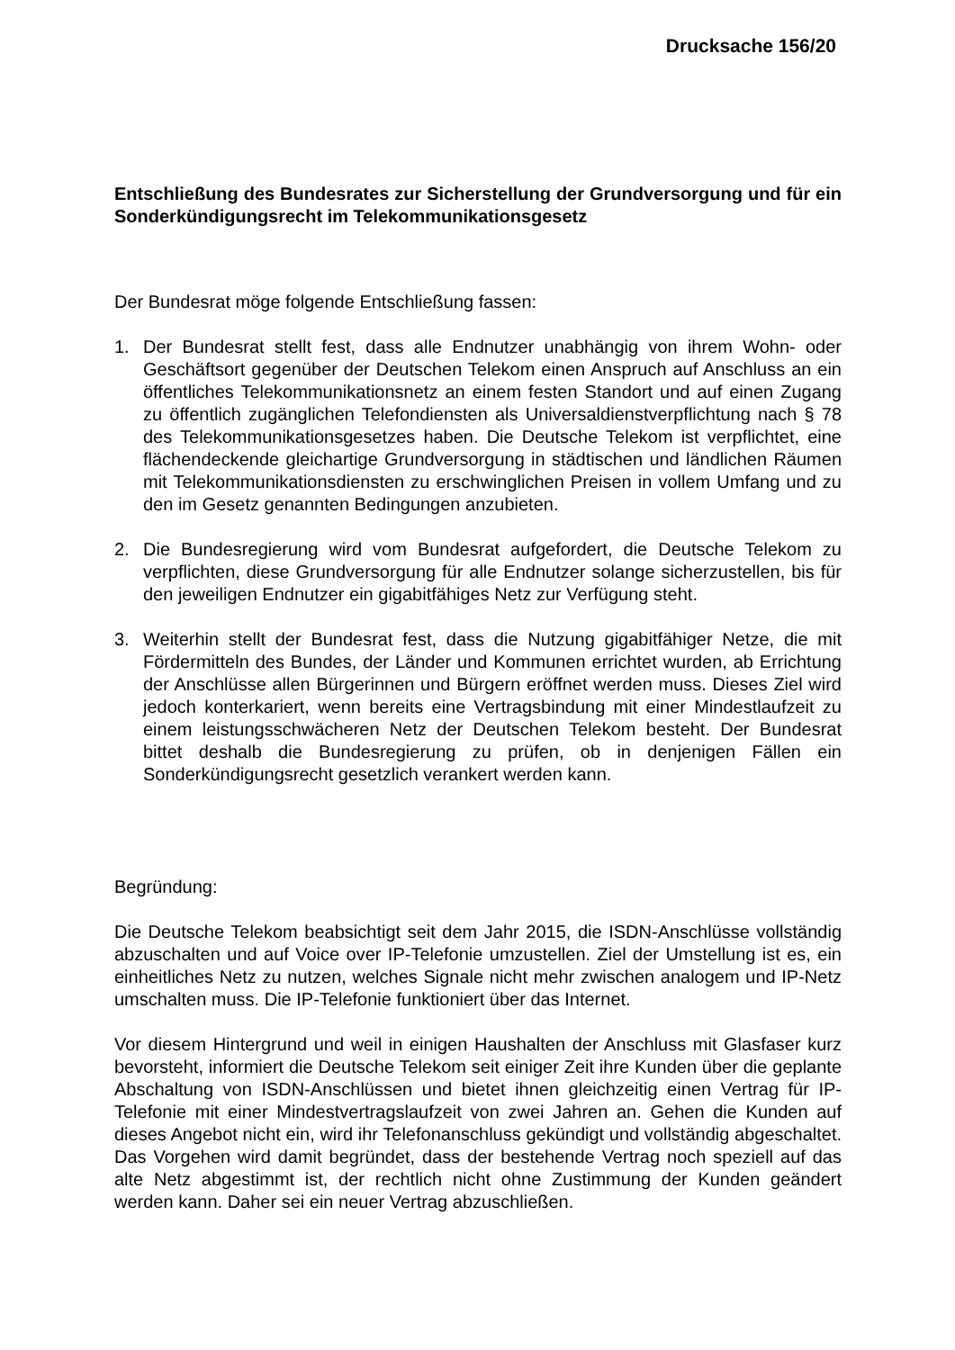Drucksache 156/20
Entschließung des Bundesrates zur Sicherstellung der Grundversorgung und für ein Sonderkündigungsrecht im Telekommunikationsgesetz
Der Bundesrat möge folgende Entschließung fassen:
1. Der Bundesrat stellt fest, dass alle Endnutzer unabhängig von ihrem Wohn- oder Geschäftsort gegenüber der Deutschen Telekom einen Anspruch auf Anschluss an ein öffentliches Telekommunikationsnetz an einem festen Standort und auf einen Zugang zu öffentlich zugänglichen Telefondiensten als Universaldienstverpflichtung nach § 78 des Telekommunikationsgesetzes haben. Die Deutsche Telekom ist verpflichtet, eine flächendeckende gleichartige Grundversorgung in städtischen und ländlichen Räumen mit Telekommunikationsdiensten zu erschwinglichen Preisen in vollem Umfang und zu den im Gesetz genannten Bedingungen anzubieten.
2. Die Bundesregierung wird vom Bundesrat aufgefordert, die Deutsche Telekom zu verpflichten, diese Grundversorgung für alle Endnutzer solange sicherzustellen, bis für den jeweiligen Endnutzer ein gigabitfähiges Netz zur Verfügung steht.
3. Weiterhin stellt der Bundesrat fest, dass die Nutzung gigabitfähiger Netze, die mit Fördermitteln des Bundes, der Länder und Kommunen errichtet wurden, ab Errichtung der Anschlüsse allen Bürgerinnen und Bürgern eröffnet werden muss. Dieses Ziel wird jedoch konterkariert, wenn bereits eine Vertragsbindung mit einer Mindestlaufzeit zu einem leistungsschwächeren Netz der Deutschen Telekom besteht. Der Bundesrat bittet deshalb die Bundesregierung zu prüfen, ob in denjenigen Fällen ein Sonderkündigungsrecht gesetzlich verankert werden kann.
Begründung:
Die Deutsche Telekom beabsichtigt seit dem Jahr 2015, die ISDN-Anschlüsse vollständig abzuschalten und auf Voice over IP-Telefonie umzustellen. Ziel der Umstellung ist es, ein einheitliches Netz zu nutzen, welches Signale nicht mehr zwischen analogem und IP-Netz umschalten muss. Die IP-Telefonie funktioniert über das Internet.
Vor diesem Hintergrund und weil in einigen Haushalten der Anschluss mit Glasfaser kurz bevorsteht, informiert die Deutsche Telekom seit einiger Zeit ihre Kunden über die geplante Abschaltung von ISDN-Anschlüssen und bietet ihnen gleichzeitig einen Vertrag für IP-Telefonie mit einer Mindestvertragslaufzeit von zwei Jahren an. Gehen die Kunden auf dieses Angebot nicht ein, wird ihr Telefonanschluss gekündigt und vollständig abgeschaltet. Das Vorgehen wird damit begründet, dass der bestehende Vertrag noch speziell auf das alte Netz abgestimmt ist, der rechtlich nicht ohne Zustimmung der Kunden geändert werden kann. Daher sei ein neuer Vertrag abzuschließen.